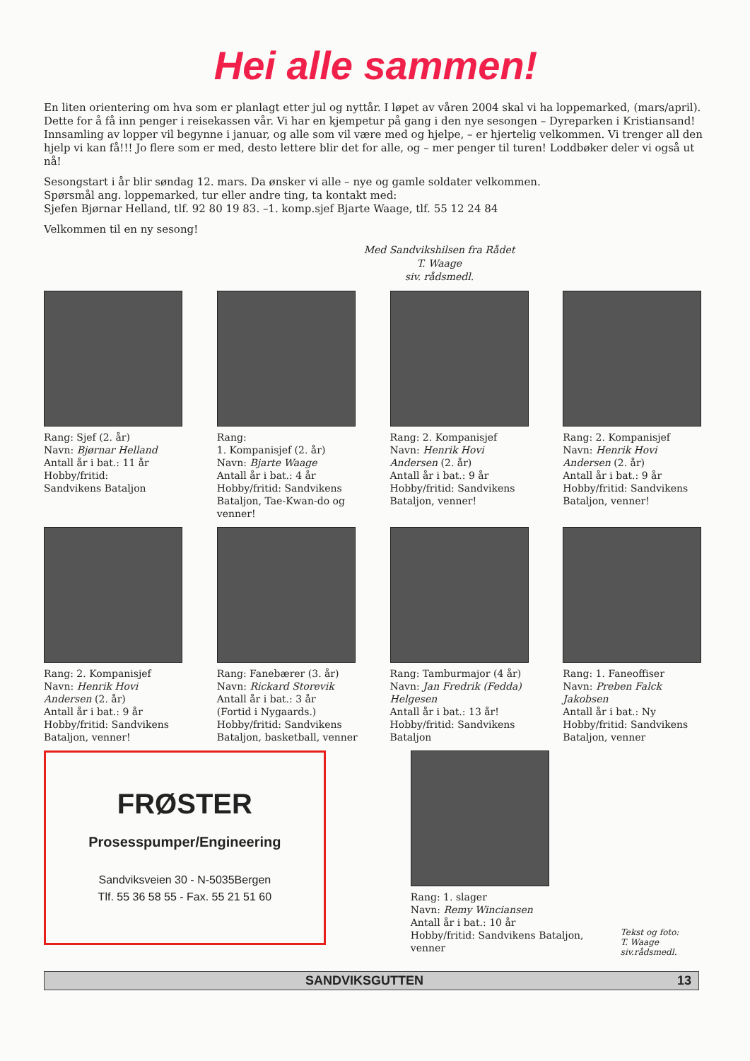Hei alle sammen!
En liten orientering om hva som er planlagt etter jul og nyttår. I løpet av våren 2004 skal vi ha loppemarked, (mars/april). Dette for å få inn penger i reisekassen vår. Vi har en kjempetur på gang i den nye sesongen – Dyreparken i Kristiansand! Innsamling av lopper vil begynne i januar, og alle som vil være med og hjelpe, – er hjertelig velkommen. Vi trenger all den hjelp vi kan få!!! Jo flere som er med, desto lettere blir det for alle, og – mer penger til turen! Loddbøker deler vi også ut nå!
Sesongstart i år blir søndag 12. mars. Da ønsker vi alle – nye og gamle soldater velkommen.
Spørsmål ang. loppemarked, tur eller andre ting, ta kontakt med:
Sjefen Bjørnar Helland, tlf. 92 80 19 83. –1. komp.sjef Bjarte Waage, tlf. 55 12 24 84
Velkommen til en ny sesong!
Med Sandvikshilsen fra Rådet
T. Waage
siv. rådsmedl.
Rang: Sjef (2. år)
Navn: Bjørnar Helland
Antall år i bat.: 11 år
Hobby/fritid:
Sandvikens Bataljon
Rang:
1. Kompanisjef (2. år)
Navn: Bjarte Waage
Antall år i bat.: 4 år
Hobby/fritid: Sandvikens Bataljon, Tae-Kwan-do og venner!
Rang: 2. Kompanisjef
Navn: Henrik Hovi Andersen (2. år)
Antall år i bat.: 9 år
Hobby/fritid: Sandvikens Bataljon, venner!
Rang: 2. Kompanisjef
Navn: Henrik Hovi Andersen (2. år)
Antall år i bat.: 9 år
Hobby/fritid: Sandvikens Bataljon, venner!
Rang: 2. Kompanisjef
Navn: Henrik Hovi Andersen (2. år)
Antall år i bat.: 9 år
Hobby/fritid: Sandvikens Bataljon, venner!
Rang: Fanebærer (3. år)
Navn: Rickard Storevik
Antall år i bat.: 3 år
(Fortid i Nygaards.)
Hobby/fritid: Sandvikens Bataljon, basketball, venner
Rang: Tamburmajor (4 år)
Navn: Jan Fredrik (Fedda) Helgesen
Antall år i bat.: 13 år!
Hobby/fritid: Sandvikens Bataljon
Rang: 1. Faneoffiser
Navn: Preben Falck Jakobsen
Antall år i bat.: Ny
Hobby/fritid: Sandvikens Bataljon, venner
FRØSTER
Prosesspumper/Engineering
Sandviksveien 30 - N-5035Bergen
Tlf. 55 36 58 55 - Fax. 55 21 51 60
Rang: 1. slager
Navn: Remy Winciansen
Antall år i bat.: 10 år
Hobby/fritid: Sandvikens Bataljon, venner
Tekst og foto:
T. Waage siv.rådsmedl.
SANDVIKSGUTTEN 13